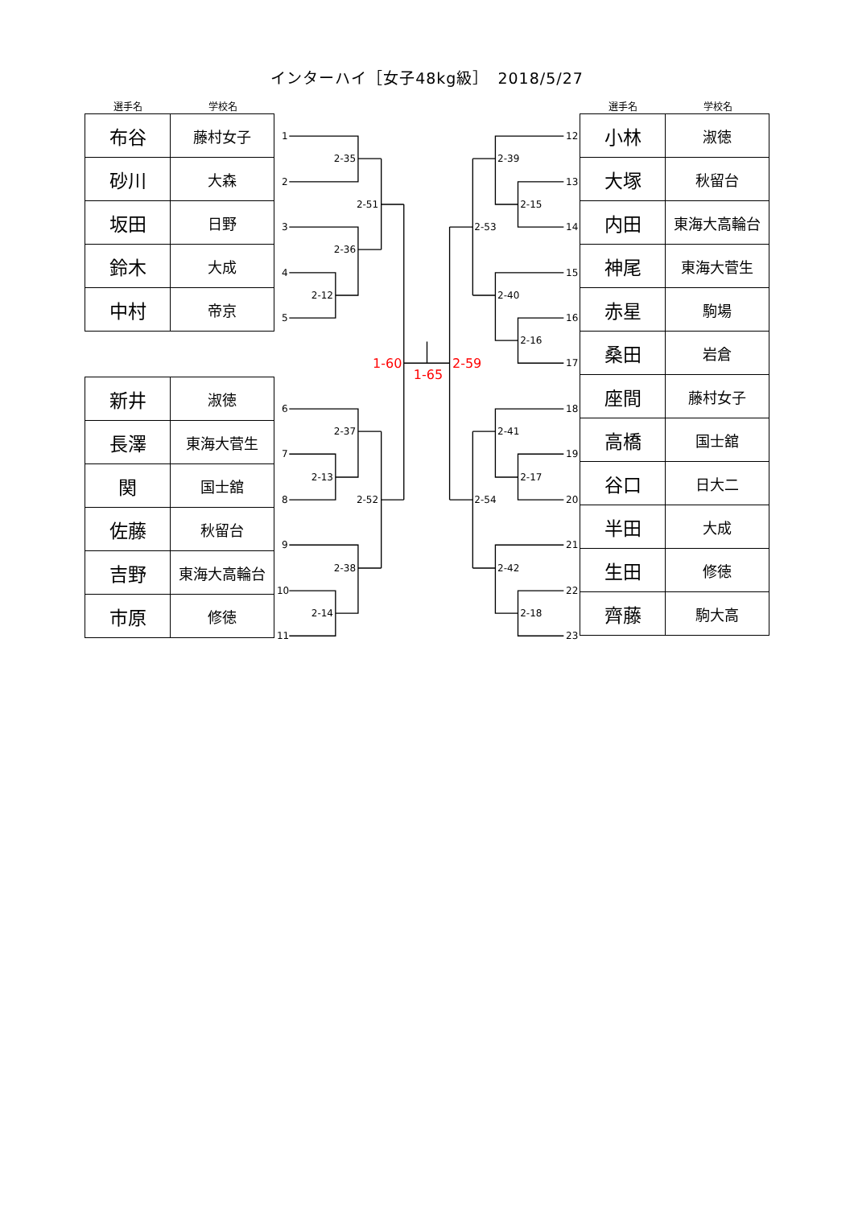インターハイ［女子48kg級］　2018/5/27
選手名 学校名
| 布谷 | 藤村女子 |
| 砂川 | 大森 |
| 坂田 | 日野 |
| 鈴木 | 大成 |
| 中村 | 帝京 |
| 新井 | 淑徳 |
| 長澤 | 東海大菅生 |
| 関 | 国士舘 |
| 佐藤 | 秋留台 |
| 吉野 | 東海大高輪台 |
| 市原 | 修徳 |
1
2
3
4
5
2-35
2-36
2-12
2-51
6
7
8
9
10
11
2-37
2-13
2-52
2-38
2-14
1-60
1-65
2-59
12
13
14
15
16
17
2-39
2-15
2-53
2-40
2-16
18
19
20
21
22
23
2-41
2-17
2-54
2-42
2-18
選手名 学校名
| 小林 | 淑徳 |
| 大塚 | 秋留台 |
| 内田 | 東海大高輪台 |
| 神尾 | 東海大菅生 |
| 赤星 | 駒場 |
| 桑田 | 岩倉 |
| 座間 | 藤村女子 |
| 高橋 | 国士舘 |
| 谷口 | 日大二 |
| 半田 | 大成 |
| 生田 | 修徳 |
| 齊藤 | 駒大高 |